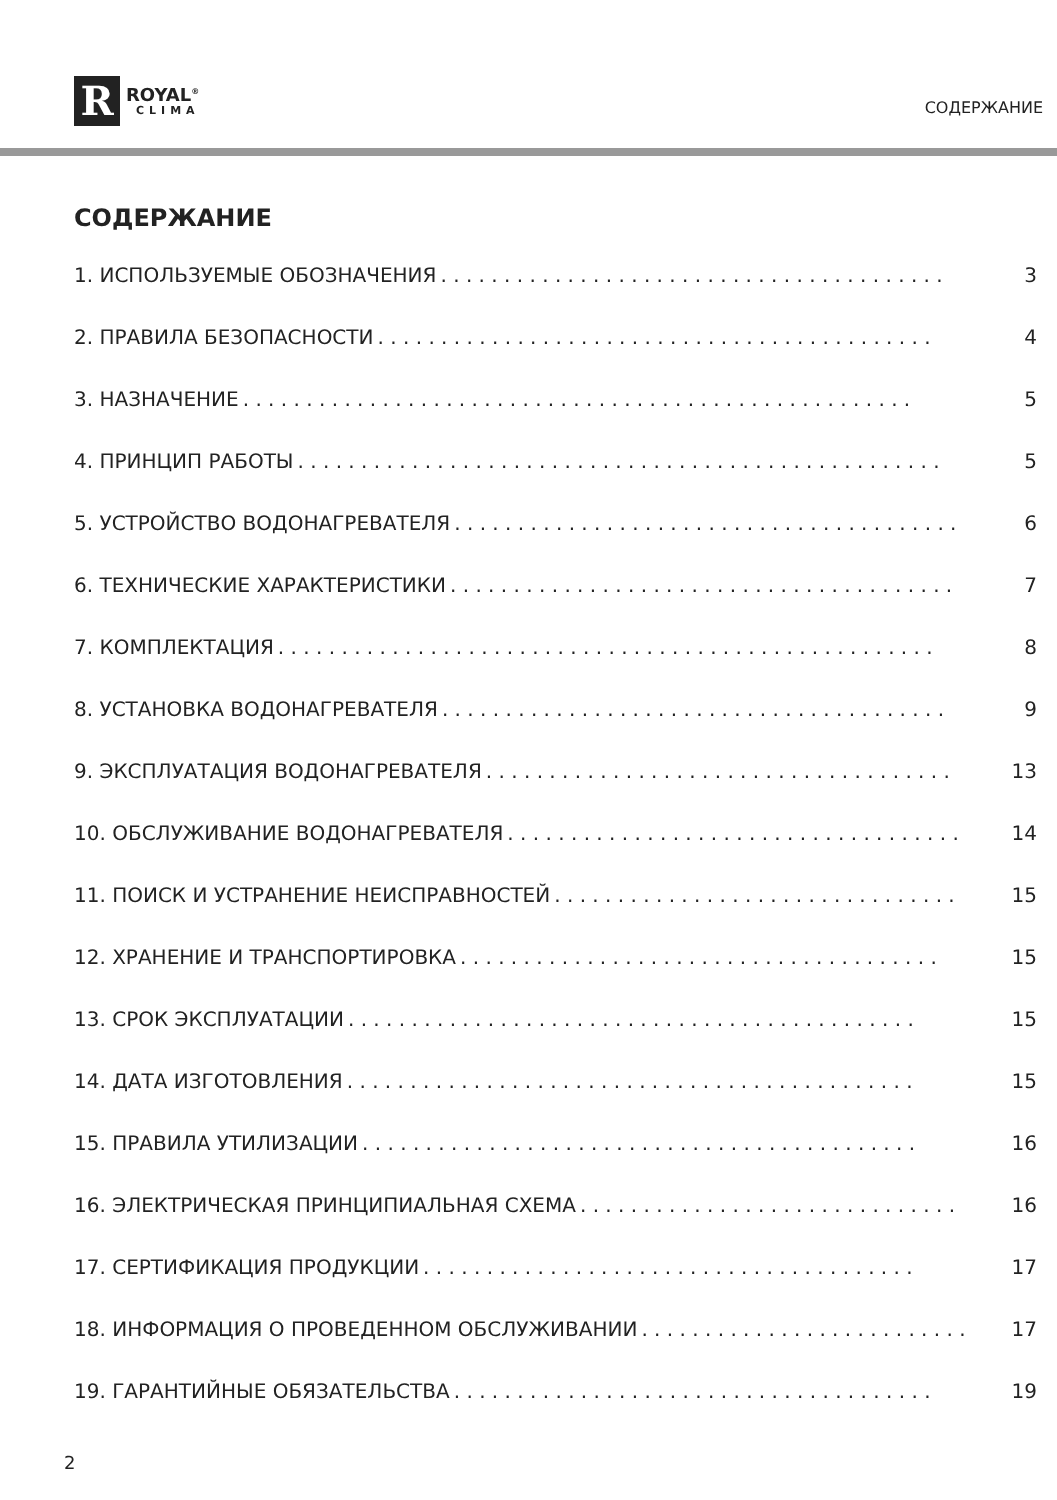R
ROYAL<sup>®</sup>
CLIMA
СОДЕРЖАНИЕ
СОДЕРЖАНИЕ
1. ИСПОЛЬЗУЕМЫЕ ОБОЗНАЧЕНИЯ. . . . . . . . . . . . . . . . . . . . . . . . . . . . . . . . . . . . . . . . 3
2. ПРАВИЛА БЕЗОПАСНОСТИ. . . . . . . . . . . . . . . . . . . . . . . . . . . . . . . . . . . . . . . . . . . . 4
3. НАЗНАЧЕНИЕ. . . . . . . . . . . . . . . . . . . . . . . . . . . . . . . . . . . . . . . . . . . . . . . . . . . . . 5
4. ПРИНЦИП РАБОТЫ. . . . . . . . . . . . . . . . . . . . . . . . . . . . . . . . . . . . . . . . . . . . . . . . . . . 5
5. УСТРОЙСТВО ВОДОНАГРЕВАТЕЛЯ. . . . . . . . . . . . . . . . . . . . . . . . . . . . . . . . . . . . . . . . 6
6. ТЕХНИЧЕСКИЕ ХАРАКТЕРИСТИКИ. . . . . . . . . . . . . . . . . . . . . . . . . . . . . . . . . . . . . . . . 7
7. КОМПЛЕКТАЦИЯ. . . . . . . . . . . . . . . . . . . . . . . . . . . . . . . . . . . . . . . . . . . . . . . . . . . . 8
8. УСТАНОВКА ВОДОНАГРЕВАТЕЛЯ. . . . . . . . . . . . . . . . . . . . . . . . . . . . . . . . . . . . . . . . 9
9. ЭКСПЛУАТАЦИЯ ВОДОНАГРЕВАТЕЛЯ. . . . . . . . . . . . . . . . . . . . . . . . . . . . . . . . . . . . . 13
10. ОБСЛУЖИВАНИЕ ВОДОНАГРЕВАТЕЛЯ. . . . . . . . . . . . . . . . . . . . . . . . . . . . . . . . . . . . 14
11. ПОИСК И УСТРАНЕНИЕ НЕИСПРАВНОСТЕЙ. . . . . . . . . . . . . . . . . . . . . . . . . . . . . . . . 15
12. ХРАНЕНИЕ И ТРАНСПОРТИРОВКА. . . . . . . . . . . . . . . . . . . . . . . . . . . . . . . . . . . . . . 15
13. СРОК ЭКСПЛУАТАЦИИ. . . . . . . . . . . . . . . . . . . . . . . . . . . . . . . . . . . . . . . . . . . . . 15
14. ДАТА ИЗГОТОВЛЕНИЯ. . . . . . . . . . . . . . . . . . . . . . . . . . . . . . . . . . . . . . . . . . . . . 15
15. ПРАВИЛА УТИЛИЗАЦИИ. . . . . . . . . . . . . . . . . . . . . . . . . . . . . . . . . . . . . . . . . . . . 16
16. ЭЛЕКТРИЧЕСКАЯ ПРИНЦИПИАЛЬНАЯ СХЕМА. . . . . . . . . . . . . . . . . . . . . . . . . . . . . . 16
17. СЕРТИФИКАЦИЯ ПРОДУКЦИИ. . . . . . . . . . . . . . . . . . . . . . . . . . . . . . . . . . . . . . . 17
18. ИНФОРМАЦИЯ О ПРОВЕДЕННОМ ОБСЛУЖИВАНИИ. . . . . . . . . . . . . . . . . . . . . . . . . . 17
19. ГАРАНТИЙНЫЕ ОБЯЗАТЕЛЬСТВА. . . . . . . . . . . . . . . . . . . . . . . . . . . . . . . . . . . . . . 19
2